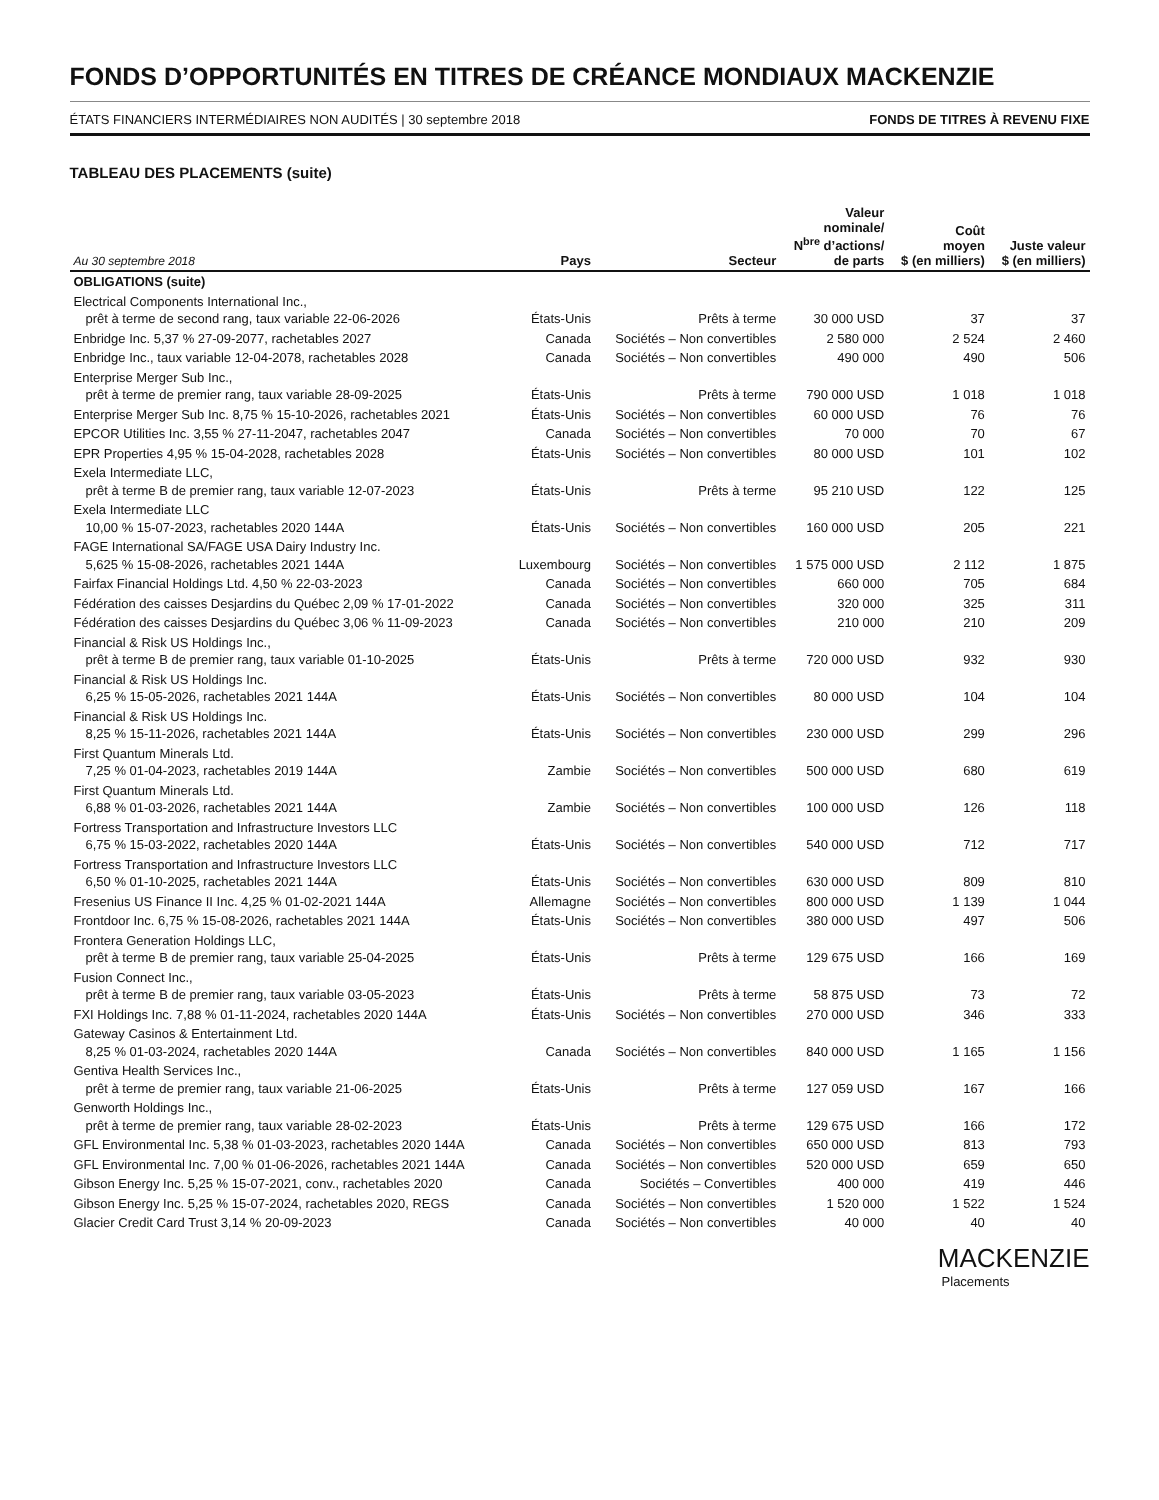FONDS D’OPPORTUNITÉS EN TITRES DE CRÉANCE MONDIAUX MACKENZIE
ÉTATS FINANCIERS INTERMÉDIAIRES NON AUDITÉS | 30 septembre 2018 FONDS DE TITRES À REVENU FIXE
TABLEAU DES PLACEMENTS (suite)
| Au 30 septembre 2018 | Pays | Secteur | Valeur nominale/ N<sup>bre</sup> d’actions/ de parts | Coût moyen $ (en milliers) | Juste valeur $ (en milliers) |
| --- | --- | --- | --- | --- | --- |
| OBLIGATIONS (suite) | | | | | |
| Electrical Components International Inc., prêt à terme de second rang, taux variable 22-06-2026 | États-Unis | Prêts à terme | 30 000 USD | 37 | 37 |
| Enbridge Inc. 5,37 % 27-09-2077, rachetables 2027 | Canada | Sociétés – Non convertibles | 2 580 000 | 2 524 | 2 460 |
| Enbridge Inc., taux variable 12-04-2078, rachetables 2028 | Canada | Sociétés – Non convertibles | 490 000 | 490 | 506 |
| Enterprise Merger Sub Inc., prêt à terme de premier rang, taux variable 28-09-2025 | États-Unis | Prêts à terme | 790 000 USD | 1 018 | 1 018 |
| Enterprise Merger Sub Inc. 8,75 % 15-10-2026, rachetables 2021 | États-Unis | Sociétés – Non convertibles | 60 000 USD | 76 | 76 |
| EPCOR Utilities Inc. 3,55 % 27-11-2047, rachetables 2047 | Canada | Sociétés – Non convertibles | 70 000 | 70 | 67 |
| EPR Properties 4,95 % 15-04-2028, rachetables 2028 | États-Unis | Sociétés – Non convertibles | 80 000 USD | 101 | 102 |
| Exela Intermediate LLC, prêt à terme B de premier rang, taux variable 12-07-2023 | États-Unis | Prêts à terme | 95 210 USD | 122 | 125 |
| Exela Intermediate LLC 10,00 % 15-07-2023, rachetables 2020 144A | États-Unis | Sociétés – Non convertibles | 160 000 USD | 205 | 221 |
| FAGE International SA/FAGE USA Dairy Industry Inc. 5,625 % 15-08-2026, rachetables 2021 144A | Luxembourg | Sociétés – Non convertibles | 1 575 000 USD | 2 112 | 1 875 |
| Fairfax Financial Holdings Ltd. 4,50 % 22-03-2023 | Canada | Sociétés – Non convertibles | 660 000 | 705 | 684 |
| Fédération des caisses Desjardins du Québec 2,09 % 17-01-2022 | Canada | Sociétés – Non convertibles | 320 000 | 325 | 311 |
| Fédération des caisses Desjardins du Québec 3,06 % 11-09-2023 | Canada | Sociétés – Non convertibles | 210 000 | 210 | 209 |
| Financial & Risk US Holdings Inc., prêt à terme B de premier rang, taux variable 01-10-2025 | États-Unis | Prêts à terme | 720 000 USD | 932 | 930 |
| Financial & Risk US Holdings Inc. 6,25 % 15-05-2026, rachetables 2021 144A | États-Unis | Sociétés – Non convertibles | 80 000 USD | 104 | 104 |
| Financial & Risk US Holdings Inc. 8,25 % 15-11-2026, rachetables 2021 144A | États-Unis | Sociétés – Non convertibles | 230 000 USD | 299 | 296 |
| First Quantum Minerals Ltd. 7,25 % 01-04-2023, rachetables 2019 144A | Zambie | Sociétés – Non convertibles | 500 000 USD | 680 | 619 |
| First Quantum Minerals Ltd. 6,88 % 01-03-2026, rachetables 2021 144A | Zambie | Sociétés – Non convertibles | 100 000 USD | 126 | 118 |
| Fortress Transportation and Infrastructure Investors LLC 6,75 % 15-03-2022, rachetables 2020 144A | États-Unis | Sociétés – Non convertibles | 540 000 USD | 712 | 717 |
| Fortress Transportation and Infrastructure Investors LLC 6,50 % 01-10-2025, rachetables 2021 144A | États-Unis | Sociétés – Non convertibles | 630 000 USD | 809 | 810 |
| Fresenius US Finance II Inc. 4,25 % 01-02-2021 144A | Allemagne | Sociétés – Non convertibles | 800 000 USD | 1 139 | 1 044 |
| Frontdoor Inc. 6,75 % 15-08-2026, rachetables 2021 144A | États-Unis | Sociétés – Non convertibles | 380 000 USD | 497 | 506 |
| Frontera Generation Holdings LLC, prêt à terme B de premier rang, taux variable 25-04-2025 | États-Unis | Prêts à terme | 129 675 USD | 166 | 169 |
| Fusion Connect Inc., prêt à terme B de premier rang, taux variable 03-05-2023 | États-Unis | Prêts à terme | 58 875 USD | 73 | 72 |
| FXI Holdings Inc. 7,88 % 01-11-2024, rachetables 2020 144A | États-Unis | Sociétés – Non convertibles | 270 000 USD | 346 | 333 |
| Gateway Casinos & Entertainment Ltd. 8,25 % 01-03-2024, rachetables 2020 144A | Canada | Sociétés – Non convertibles | 840 000 USD | 1 165 | 1 156 |
| Gentiva Health Services Inc., prêt à terme de premier rang, taux variable 21-06-2025 | États-Unis | Prêts à terme | 127 059 USD | 167 | 166 |
| Genworth Holdings Inc., prêt à terme de premier rang, taux variable 28-02-2023 | États-Unis | Prêts à terme | 129 675 USD | 166 | 172 |
| GFL Environmental Inc. 5,38 % 01-03-2023, rachetables 2020 144A | Canada | Sociétés – Non convertibles | 650 000 USD | 813 | 793 |
| GFL Environmental Inc. 7,00 % 01-06-2026, rachetables 2021 144A | Canada | Sociétés – Non convertibles | 520 000 USD | 659 | 650 |
| Gibson Energy Inc. 5,25 % 15-07-2021, conv., rachetables 2020 | Canada | Sociétés – Convertibles | 400 000 | 419 | 446 |
| Gibson Energy Inc. 5,25 % 15-07-2024, rachetables 2020, REGS | Canada | Sociétés – Non convertibles | 1 520 000 | 1 522 | 1 524 |
| Glacier Credit Card Trust 3,14 % 20-09-2023 | Canada | Sociétés – Non convertibles | 40 000 | 40 | 40 |
MACKENZIE
Placements